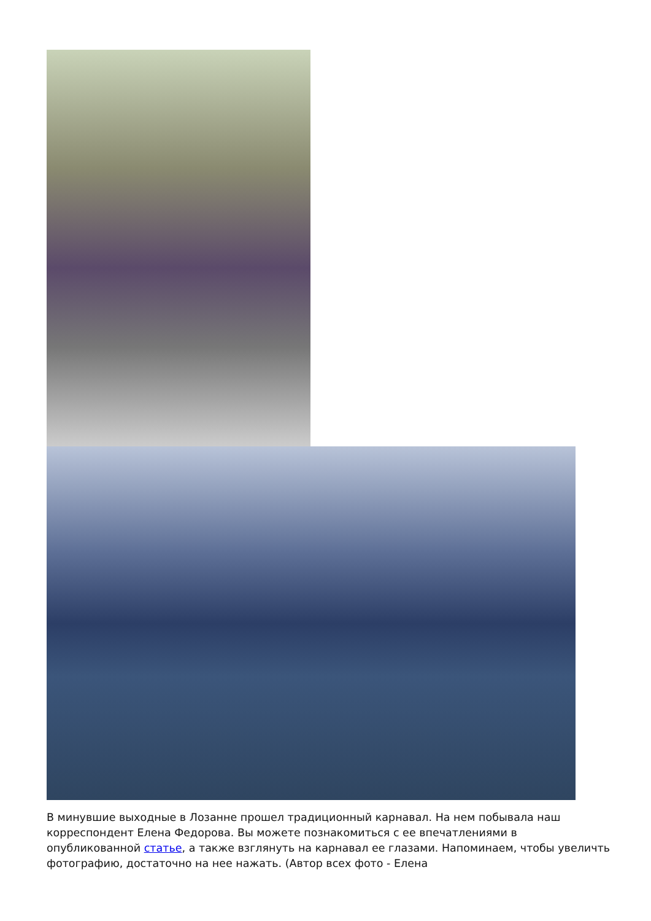В минувшие выходные в Лозанне прошел традиционный карнавал. На нем побывала наш корреспондент Елена Федорова. Вы можете познакомиться с ее впечатлениями в опубликованной статье, а также взглянуть на карнавал ее глазами. Напоминаем, чтобы увеличть фотографию, достаточно на нее нажать. (Автор всех фото - Елена